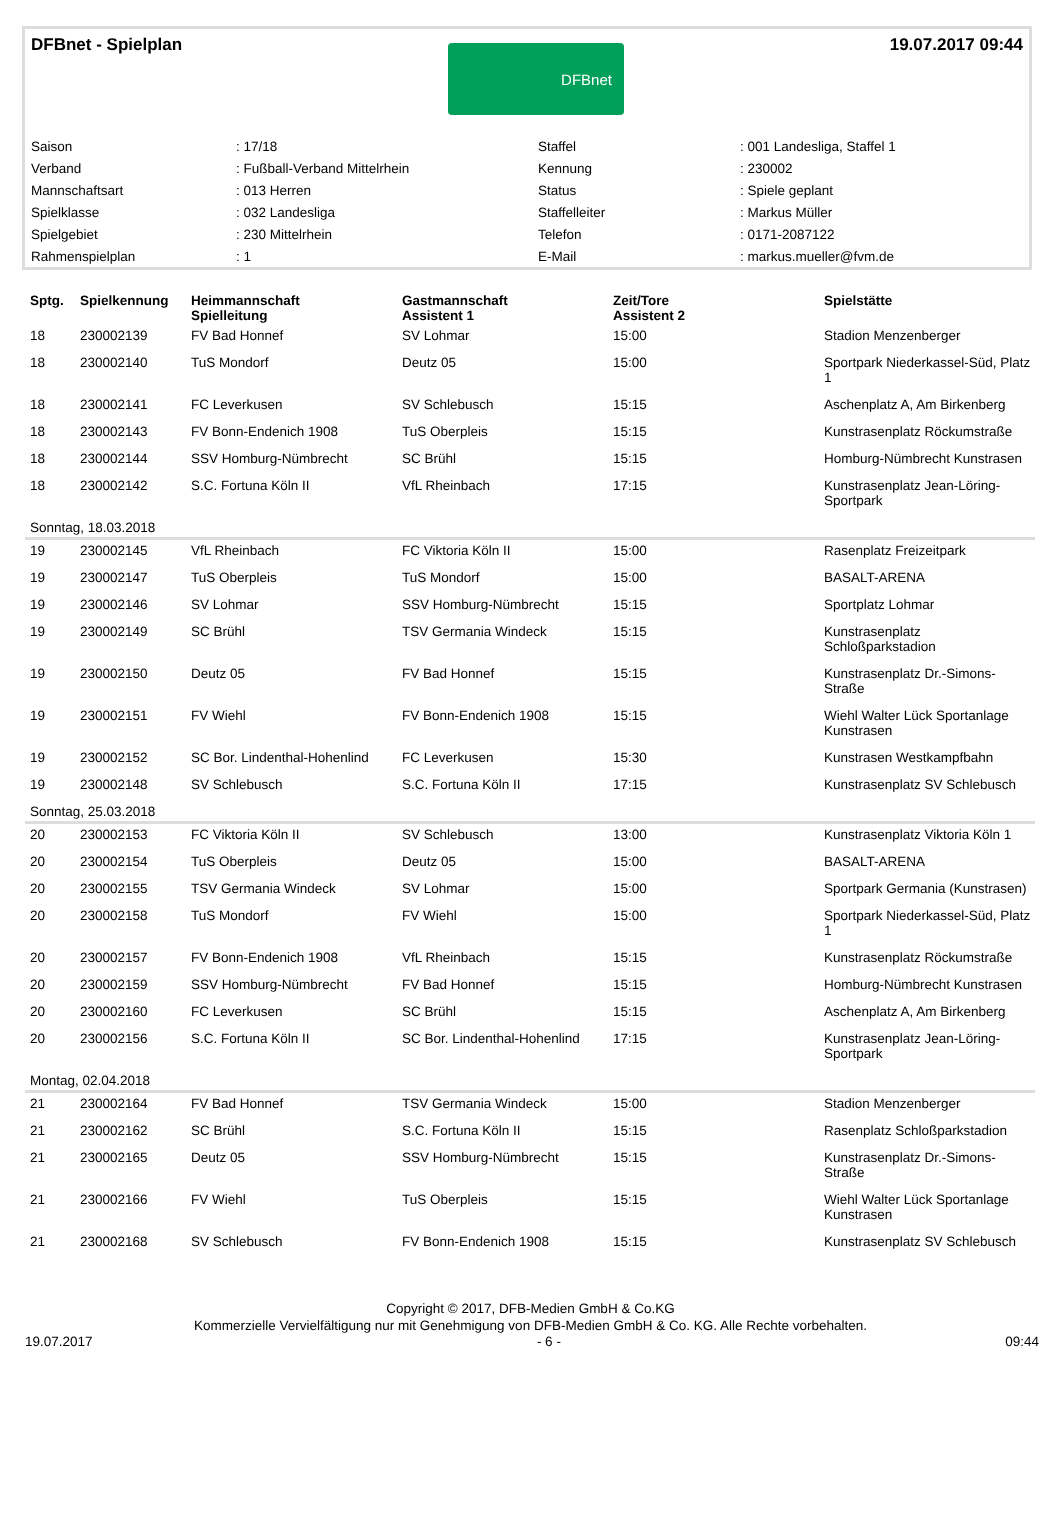DFBnet - Spielplan
DFBnet
19.07.2017 09:44
| Saison | : 17/18 | Staffel | : 001 Landesliga, Staffel 1 |
| Verband | : Fußball-Verband Mittelrhein | Kennung | : 230002 |
| Mannschaftsart | : 013 Herren | Status | : Spiele geplant |
| Spielklasse | : 032 Landesliga | Staffelleiter | : Markus Müller |
| Spielgebiet | : 230 Mittelrhein | Telefon | : 0171-2087122 |
| Rahmenspielplan | : 1 | E-Mail | : markus.mueller@fvm.de |
| Sptg. | Spielkennung | Heimmannschaft Spielleitung | Gastmannschaft Assistent 1 | Zeit/Tore Assistent 2 | Spielstätte |
| --- | --- | --- | --- | --- | --- |
| 18 | 230002139 | FV Bad Honnef | SV Lohmar | 15:00 | Stadion Menzenberger |
| 18 | 230002140 | TuS Mondorf | Deutz 05 | 15:00 | Sportpark Niederkassel-Süd, Platz 1 |
| 18 | 230002141 | FC Leverkusen | SV Schlebusch | 15:15 | Aschenplatz A, Am Birkenberg |
| 18 | 230002143 | FV Bonn-Endenich 1908 | TuS Oberpleis | 15:15 | Kunstrasenplatz Röckumstraße |
| 18 | 230002144 | SSV Homburg-Nümbrecht | SC Brühl | 15:15 | Homburg-Nümbrecht Kunstrasen |
| 18 | 230002142 | S.C. Fortuna Köln II | VfL Rheinbach | 17:15 | Kunstrasenplatz Jean-Löring-Sportpark |
| Sonntag, 18.03.2018 | | | | | |
| 19 | 230002145 | VfL Rheinbach | FC Viktoria Köln II | 15:00 | Rasenplatz Freizeitpark |
| 19 | 230002147 | TuS Oberpleis | TuS Mondorf | 15:00 | BASALT-ARENA |
| 19 | 230002146 | SV Lohmar | SSV Homburg-Nümbrecht | 15:15 | Sportplatz Lohmar |
| 19 | 230002149 | SC Brühl | TSV Germania Windeck | 15:15 | Kunstrasenplatz Schloßparkstadion |
| 19 | 230002150 | Deutz 05 | FV Bad Honnef | 15:15 | Kunstrasenplatz Dr.-Simons-Straße |
| 19 | 230002151 | FV Wiehl | FV Bonn-Endenich 1908 | 15:15 | Wiehl Walter Lück Sportanlage Kunstrasen |
| 19 | 230002152 | SC Bor. Lindenthal-Hohenlind | FC Leverkusen | 15:30 | Kunstrasen Westkampfbahn |
| 19 | 230002148 | SV Schlebusch | S.C. Fortuna Köln II | 17:15 | Kunstrasenplatz SV Schlebusch |
| Sonntag, 25.03.2018 | | | | | |
| 20 | 230002153 | FC Viktoria Köln II | SV Schlebusch | 13:00 | Kunstrasenplatz Viktoria Köln 1 |
| 20 | 230002154 | TuS Oberpleis | Deutz 05 | 15:00 | BASALT-ARENA |
| 20 | 230002155 | TSV Germania Windeck | SV Lohmar | 15:00 | Sportpark Germania (Kunstrasen) |
| 20 | 230002158 | TuS Mondorf | FV Wiehl | 15:00 | Sportpark Niederkassel-Süd, Platz 1 |
| 20 | 230002157 | FV Bonn-Endenich 1908 | VfL Rheinbach | 15:15 | Kunstrasenplatz Röckumstraße |
| 20 | 230002159 | SSV Homburg-Nümbrecht | FV Bad Honnef | 15:15 | Homburg-Nümbrecht Kunstrasen |
| 20 | 230002160 | FC Leverkusen | SC Brühl | 15:15 | Aschenplatz A, Am Birkenberg |
| 20 | 230002156 | S.C. Fortuna Köln II | SC Bor. Lindenthal-Hohenlind | 17:15 | Kunstrasenplatz Jean-Löring-Sportpark |
| Montag, 02.04.2018 | | | | | |
| 21 | 230002164 | FV Bad Honnef | TSV Germania Windeck | 15:00 | Stadion Menzenberger |
| 21 | 230002162 | SC Brühl | S.C. Fortuna Köln II | 15:15 | Rasenplatz Schloßparkstadion |
| 21 | 230002165 | Deutz 05 | SSV Homburg-Nümbrecht | 15:15 | Kunstrasenplatz Dr.-Simons-Straße |
| 21 | 230002166 | FV Wiehl | TuS Oberpleis | 15:15 | Wiehl Walter Lück Sportanlage Kunstrasen |
| 21 | 230002168 | SV Schlebusch | FV Bonn-Endenich 1908 | 15:15 | Kunstrasenplatz SV Schlebusch |
Copyright © 2017, DFB-Medien GmbH & Co.KG
Kommerzielle Vervielfältigung nur mit Genehmigung von DFB-Medien GmbH & Co. KG. Alle Rechte vorbehalten.
19.07.2017 - 6 - 09:44